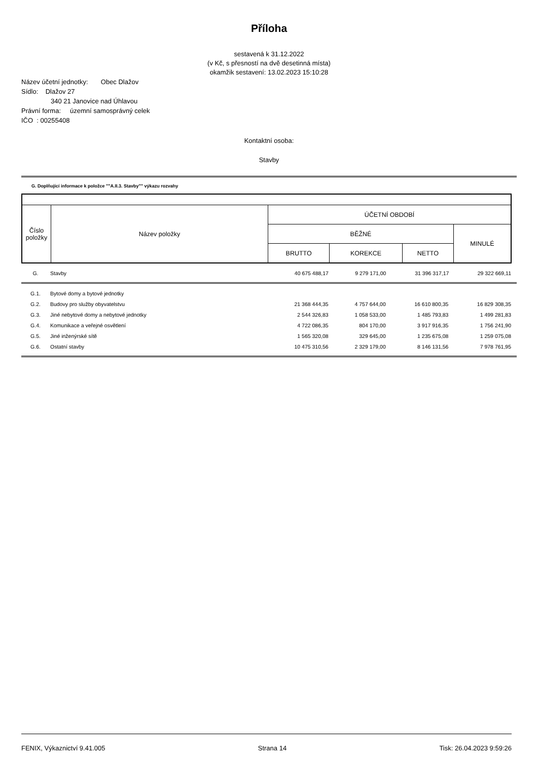Příloha
sestavená k 31.12.2022
(v Kč, s přesností na dvě desetinná místa)
okamžik sestavení: 13.02.2023 15:10:28
Název účetní jednotky: Obec Dlažov
Sídlo: Dlažov 27
340 21 Janovice nad Úhlavou
Právní forma: územní samosprávný celek
IČO : 00255408
Kontaktní osoba:
Stavby
G. Doplňující informace k položce ""A.II.3. Stavby"" výkazu rozvahy
| Číslo položky | Název položky | ÚČETNÍ OBDOBÍ | | | |
| | | BĚŽNÉ | | | MINULÉ |
| | | BRUTTO | KOREKCE | NETTO | |
| G. | Stavby | 40 675 488,17 | 9 279 171,00 | 31 396 317,17 | 29 322 669,11 |
| G.1. | Bytové domy a bytové jednotky | | | | |
| G.2. | Budovy pro služby obyvatelstvu | 21 368 444,35 | 4 757 644,00 | 16 610 800,35 | 16 829 308,35 |
| G.3. | Jiné nebytové domy a nebytové jednotky | 2 544 326,83 | 1 058 533,00 | 1 485 793,83 | 1 499 281,83 |
| G.4. | Komunikace a veřejné osvětlení | 4 722 086,35 | 804 170,00 | 3 917 916,35 | 1 756 241,90 |
| G.5. | Jiné inženýrské sítě | 1 565 320,08 | 329 645,00 | 1 235 675,08 | 1 259 075,08 |
| G.6. | Ostatní stavby | 10 475 310,56 | 2 329 179,00 | 8 146 131,56 | 7 978 761,95 |
FENIX, Výkaznictví 9.41.005 Strana 14 Tisk: 26.04.2023 9:59:26